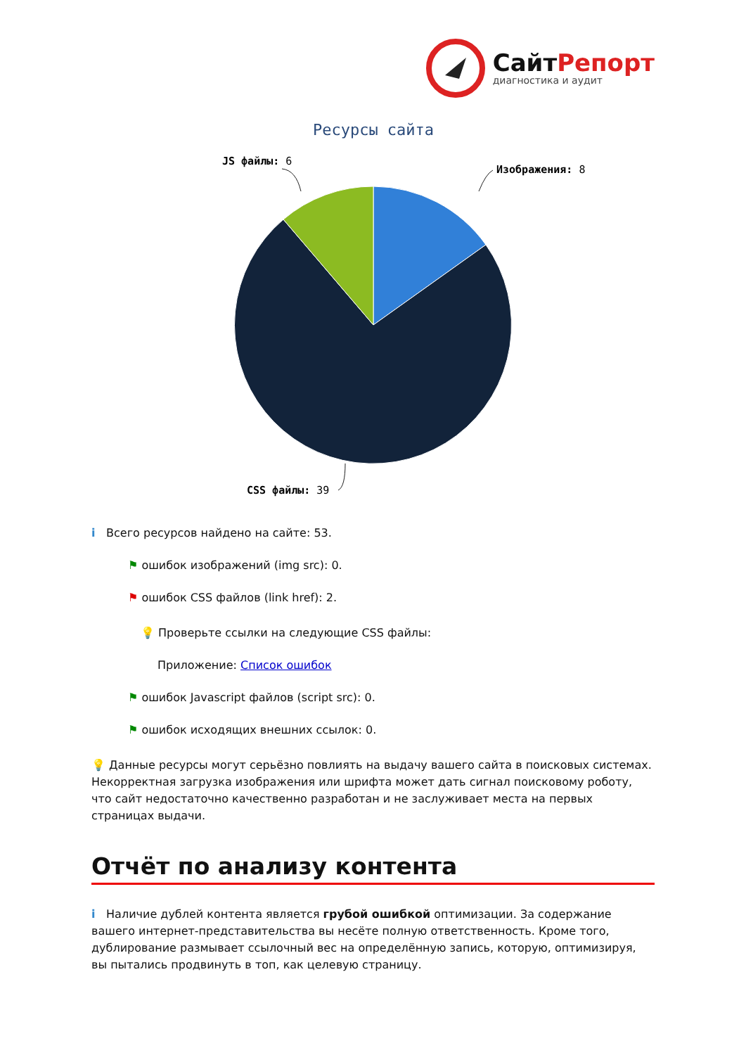СайтРепорт
диагностика и аудит
Ресурсы сайта
JS файлы: 6
Изображения: 8
CSS файлы: 39
i Всего ресурсов найдено на сайте: 53.
⚑ ошибок изображений (img src): 0.
⚑ ошибок CSS файлов (link href): 2.
💡 Проверьте ссылки на следующие CSS файлы:
Приложение: Список ошибок
⚑ ошибок Javascript файлов (script src): 0.
⚑ ошибок исходящих внешних ссылок: 0.
💡 Данные ресурсы могут серьёзно повлиять на выдачу вашего сайта в поисковых системах. Некорректная загрузка изображения или шрифта может дать сигнал поисковому роботу, что сайт недостаточно качественно разработан и не заслуживает места на первых страницах выдачи.
Отчёт по анализу контента
i Наличие дублей контента является грубой ошибкой оптимизации. За содержание вашего интернет-представительства вы несёте полную ответственность. Кроме того, дублирование размывает ссылочный вес на определённую запись, которую, оптимизируя, вы пытались продвинуть в топ, как целевую страницу.